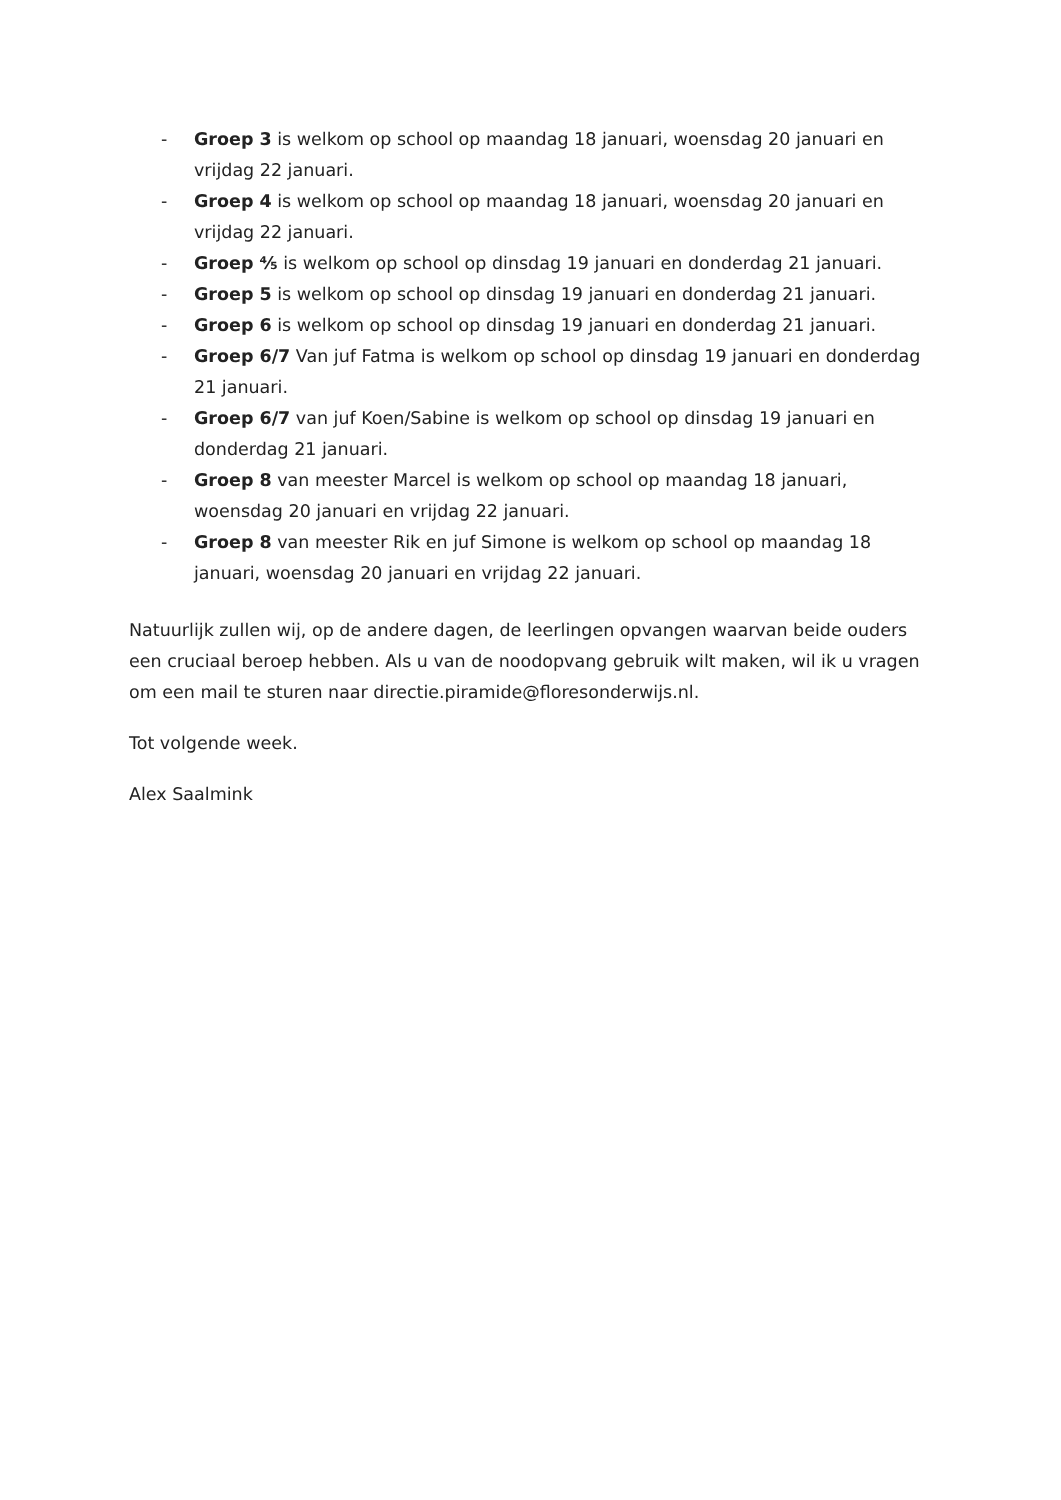- Groep 3 is welkom op school op maandag 18 januari, woensdag 20 januari en vrijdag 22 januari.
- Groep 4 is welkom op school op maandag 18 januari, woensdag 20 januari en vrijdag 22 januari.
- Groep ⅘ is welkom op school op dinsdag 19 januari en donderdag 21 januari.
- Groep 5 is welkom op school op dinsdag 19 januari en donderdag 21 januari.
- Groep 6 is welkom op school op dinsdag 19 januari en donderdag 21 januari.
- Groep 6/7 Van juf Fatma is welkom op school op dinsdag 19 januari en donderdag 21 januari.
- Groep 6/7 van juf Koen/Sabine is welkom op school op dinsdag 19 januari en donderdag 21 januari.
- Groep 8 van meester Marcel is welkom op school op maandag 18 januari, woensdag 20 januari en vrijdag 22 januari.
- Groep 8 van meester Rik en juf Simone is welkom op school op maandag 18 januari, woensdag 20 januari en vrijdag 22 januari.
Natuurlijk zullen wij, op de andere dagen, de leerlingen opvangen waarvan beide ouders een cruciaal beroep hebben. Als u van de noodopvang gebruik wilt maken, wil ik u vragen om een mail te sturen naar directie.piramide@floresonderwijs.nl.
Tot volgende week.
Alex Saalmink